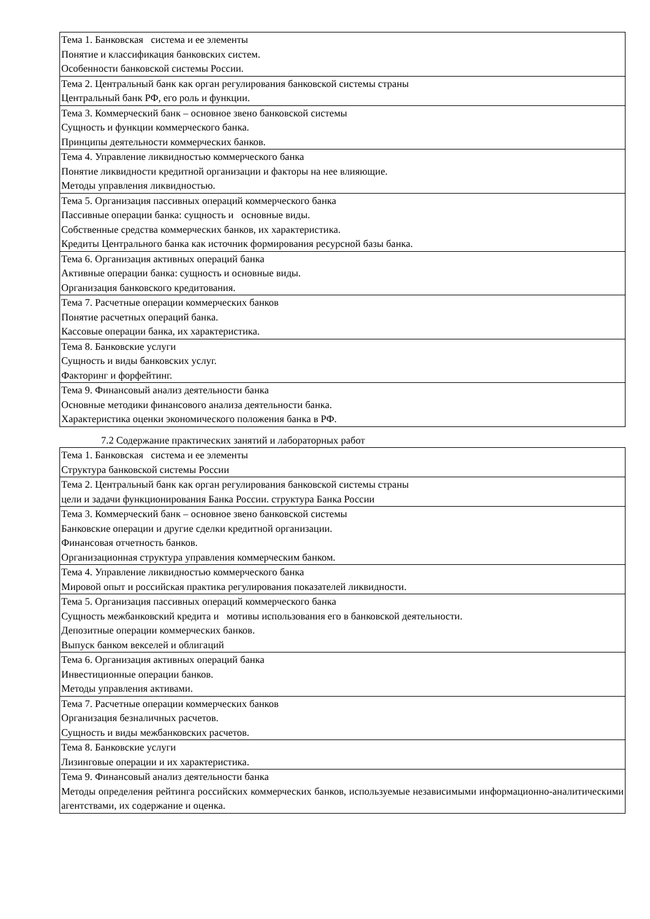| Тема 1. Банковская система и ее элементы Понятие и классификация банковских систем. Особенности банковской системы России. |
| Тема 2. Центральный банк как орган регулирования банковской системы страны Центральный банк РФ, его роль и функции. |
| Тема 3. Коммерческий банк – основное звено банковской системы Сущность и функции коммерческого банка. Принципы деятельности коммерческих банков. |
| Тема 4. Управление ликвидностью коммерческого банка Понятие ликвидности кредитной организации и факторы на нее влияющие. Методы управления ликвидностью. |
| Тема 5. Организация пассивных операций коммерческого банка Пассивные операции банка: сущность и основные виды. Собственные средства коммерческих банков, их характеристика. Кредиты Центрального банка как источник формирования ресурсной базы банка. |
| Тема 6. Организация активных операций банка Активные операции банка: сущность и основные виды. Организация банковского кредитования. |
| Тема 7. Расчетные операции коммерческих банков Понятие расчетных операций банка. Кассовые операции банка, их характеристика. |
| Тема 8. Банковские услуги Сущность и виды банковских услуг. Факторинг и форфейтинг. |
| Тема 9. Финансовый анализ деятельности банка Основные методики финансового анализа деятельности банка. Характеристика оценки экономического положения банка в РФ. |
7.2 Содержание практических занятий и лабораторных работ
| Тема 1. Банковская система и ее элементы Структура банковской системы России |
| Тема 2. Центральный банк как орган регулирования банковской системы страны цели и задачи функционирования Банка России. структура Банка России |
| Тема 3. Коммерческий банк – основное звено банковской системы Банковские операции и другие сделки кредитной организации. Финансовая отчетность банков. Организационная структура управления коммерческим банком. |
| Тема 4. Управление ликвидностью коммерческого банка Мировой опыт и российская практика регулирования показателей ликвидности. |
| Тема 5. Организация пассивных операций коммерческого банка Сущность межбанковский кредита и мотивы использования его в банковской деятельности. Депозитные операции коммерческих банков. Выпуск банком векселей и облигаций |
| Тема 6. Организация активных операций банка Инвестиционные операции банков. Методы управления активами. |
| Тема 7. Расчетные операции коммерческих банков Организация безналичных расчетов. Сущность и виды межбанковских расчетов. |
| Тема 8. Банковские услуги Лизинговые операции и их характеристика. |
| Тема 9. Финансовый анализ деятельности банка Методы определения рейтинга российских коммерческих банков, используемые независимыми информационно-аналитическими агентствами, их содержание и оценка. |